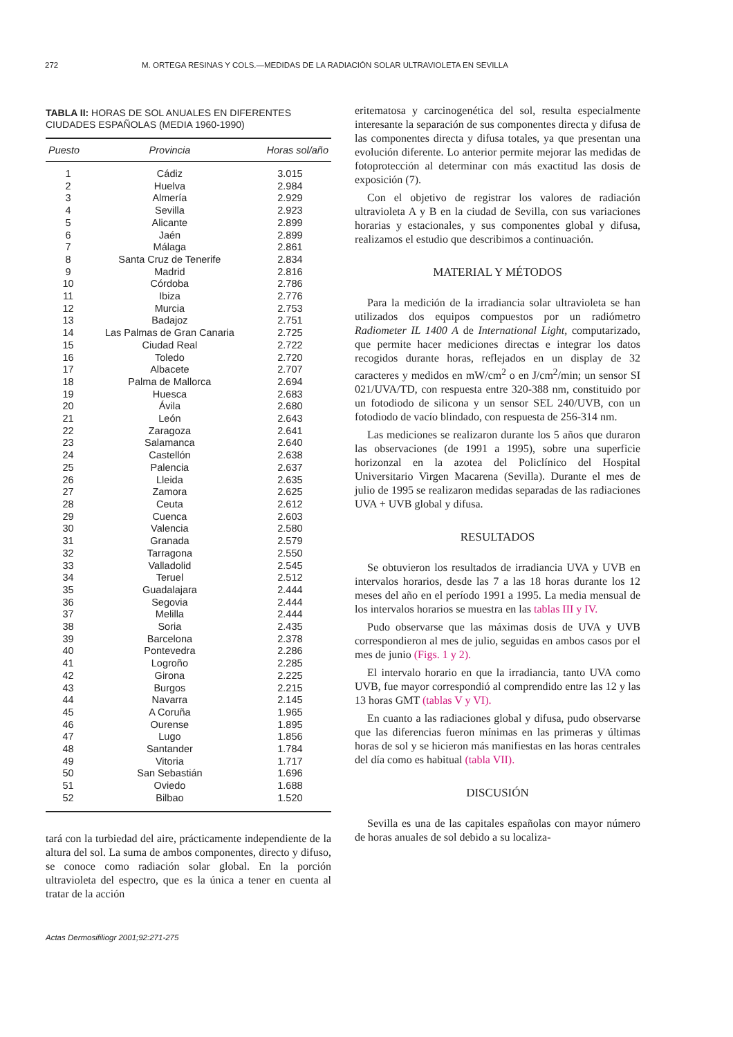272 M. ORTEGA RESINAS Y COLS.—MEDIDAS DE LA RADIACIÓN SOLAR ULTRAVIOLETA EN SEVILLA
TABLA II: HORAS DE SOL ANUALES EN DIFERENTES CIUDADES ESPAÑOLAS (MEDIA 1960-1990)
| Puesto | Provincia | Horas sol/año |
| --- | --- | --- |
| 1 | Cádiz | 3.015 |
| 2 | Huelva | 2.984 |
| 3 | Almería | 2.929 |
| 4 | Sevilla | 2.923 |
| 5 | Alicante | 2.899 |
| 6 | Jaén | 2.899 |
| 7 | Málaga | 2.861 |
| 8 | Santa Cruz de Tenerife | 2.834 |
| 9 | Madrid | 2.816 |
| 10 | Córdoba | 2.786 |
| 11 | Ibiza | 2.776 |
| 12 | Murcia | 2.753 |
| 13 | Badajoz | 2.751 |
| 14 | Las Palmas de Gran Canaria | 2.725 |
| 15 | Ciudad Real | 2.722 |
| 16 | Toledo | 2.720 |
| 17 | Albacete | 2.707 |
| 18 | Palma de Mallorca | 2.694 |
| 19 | Huesca | 2.683 |
| 20 | Ávila | 2.680 |
| 21 | León | 2.643 |
| 22 | Zaragoza | 2.641 |
| 23 | Salamanca | 2.640 |
| 24 | Castellón | 2.638 |
| 25 | Palencia | 2.637 |
| 26 | Lleida | 2.635 |
| 27 | Zamora | 2.625 |
| 28 | Ceuta | 2.612 |
| 29 | Cuenca | 2.603 |
| 30 | Valencia | 2.580 |
| 31 | Granada | 2.579 |
| 32 | Tarragona | 2.550 |
| 33 | Valladolid | 2.545 |
| 34 | Teruel | 2.512 |
| 35 | Guadalajara | 2.444 |
| 36 | Segovia | 2.444 |
| 37 | Melilla | 2.444 |
| 38 | Soria | 2.435 |
| 39 | Barcelona | 2.378 |
| 40 | Pontevedra | 2.286 |
| 41 | Logroño | 2.285 |
| 42 | Girona | 2.225 |
| 43 | Burgos | 2.215 |
| 44 | Navarra | 2.145 |
| 45 | A Coruña | 1.965 |
| 46 | Ourense | 1.895 |
| 47 | Lugo | 1.856 |
| 48 | Santander | 1.784 |
| 49 | Vitoria | 1.717 |
| 50 | San Sebastián | 1.696 |
| 51 | Oviedo | 1.688 |
| 52 | Bilbao | 1.520 |
tará con la turbiedad del aire, prácticamente independiente de la altura del sol. La suma de ambos componentes, directo y difuso, se conoce como radiación solar global. En la porción ultravioleta del espectro, que es la única a tener en cuenta al tratar de la acción
eritematosa y carcinogenética del sol, resulta especialmente interesante la separación de sus componentes directa y difusa de las componentes directa y difusa totales, ya que presentan una evolución diferente. Lo anterior permite mejorar las medidas de fotoprotección al determinar con más exactitud las dosis de exposición (7).
Con el objetivo de registrar los valores de radiación ultravioleta A y B en la ciudad de Sevilla, con sus variaciones horarias y estacionales, y sus componentes global y difusa, realizamos el estudio que describimos a continuación.
MATERIAL Y MÉTODOS
Para la medición de la irradiancia solar ultravioleta se han utilizados dos equipos compuestos por un radiómetro Radiometer IL 1400 A de International Light, computarizado, que permite hacer mediciones directas e integrar los datos recogidos durante horas, reflejados en un display de 32 caracteres y medidos en mW/cm<sup>2</sup> o en J/cm<sup>2</sup>/min; un sensor SI 021/UVA/TD, con respuesta entre 320-388 nm, constituido por un fotodiodo de silicona y un sensor SEL 240/UVB, con un fotodiodo de vacío blindado, con respuesta de 256-314 nm.
Las mediciones se realizaron durante los 5 años que duraron las observaciones (de 1991 a 1995), sobre una superficie horizonzal en la azotea del Policlínico del Hospital Universitario Virgen Macarena (Sevilla). Durante el mes de julio de 1995 se realizaron medidas separadas de las radiaciones UVA + UVB global y difusa.
RESULTADOS
Se obtuvieron los resultados de irradiancia UVA y UVB en intervalos horarios, desde las 7 a las 18 horas durante los 12 meses del año en el período 1991 a 1995. La media mensual de los intervalos horarios se muestra en las tablas III y IV.
Pudo observarse que las máximas dosis de UVA y UVB correspondieron al mes de julio, seguidas en ambos casos por el mes de junio (Figs. 1 y 2).
El intervalo horario en que la irradiancia, tanto UVA como UVB, fue mayor correspondió al comprendido entre las 12 y las 13 horas GMT (tablas V y VI).
En cuanto a las radiaciones global y difusa, pudo observarse que las diferencias fueron mínimas en las primeras y últimas horas de sol y se hicieron más manifiestas en las horas centrales del día como es habitual (tabla VII).
DISCUSIÓN
Sevilla es una de las capitales españolas con mayor número de horas anuales de sol debido a su localiza-
Actas Dermosifiliogr 2001;92:271-275